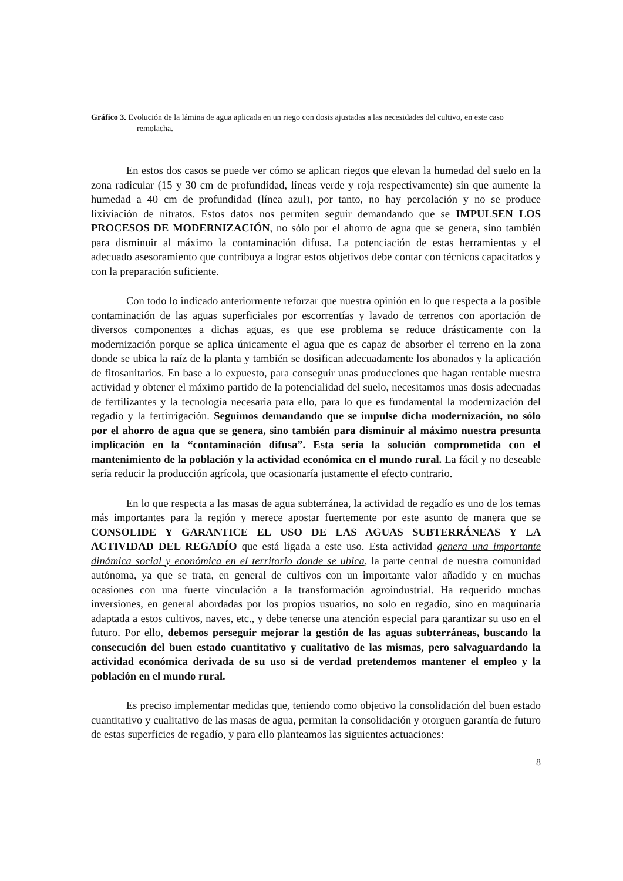Gráfico 3. Evolución de la lámina de agua aplicada en un riego con dosis ajustadas a las necesidades del cultivo, en este caso remolacha.
En estos dos casos se puede ver cómo se aplican riegos que elevan la humedad del suelo en la zona radicular (15 y 30 cm de profundidad, líneas verde y roja respectivamente) sin que aumente la humedad a 40 cm de profundidad (línea azul), por tanto, no hay percolación y no se produce lixiviación de nitratos. Estos datos nos permiten seguir demandando que se IMPULSEN LOS PROCESOS DE MODERNIZACIÓN, no sólo por el ahorro de agua que se genera, sino también para disminuir al máximo la contaminación difusa. La potenciación de estas herramientas y el adecuado asesoramiento que contribuya a lograr estos objetivos debe contar con técnicos capacitados y con la preparación suficiente.
Con todo lo indicado anteriormente reforzar que nuestra opinión en lo que respecta a la posible contaminación de las aguas superficiales por escorrentías y lavado de terrenos con aportación de diversos componentes a dichas aguas, es que ese problema se reduce drásticamente con la modernización porque se aplica únicamente el agua que es capaz de absorber el terreno en la zona donde se ubica la raíz de la planta y también se dosifican adecuadamente los abonados y la aplicación de fitosanitarios. En base a lo expuesto, para conseguir unas producciones que hagan rentable nuestra actividad y obtener el máximo partido de la potencialidad del suelo, necesitamos unas dosis adecuadas de fertilizantes y la tecnología necesaria para ello, para lo que es fundamental la modernización del regadío y la fertirrigación. Seguimos demandando que se impulse dicha modernización, no sólo por el ahorro de agua que se genera, sino también para disminuir al máximo nuestra presunta implicación en la “contaminación difusa”. Esta sería la solución comprometida con el mantenimiento de la población y la actividad económica en el mundo rural. La fácil y no deseable sería reducir la producción agrícola, que ocasionaría justamente el efecto contrario.
En lo que respecta a las masas de agua subterránea, la actividad de regadío es uno de los temas más importantes para la región y merece apostar fuertemente por este asunto de manera que se CONSOLIDE Y GARANTICE EL USO DE LAS AGUAS SUBTERRÁNEAS Y LA ACTIVIDAD DEL REGADÍO que está ligada a este uso. Esta actividad genera una importante dinámica social y económica en el territorio donde se ubica, la parte central de nuestra comunidad autónoma, ya que se trata, en general de cultivos con un importante valor añadido y en muchas ocasiones con una fuerte vinculación a la transformación agroindustrial. Ha requerido muchas inversiones, en general abordadas por los propios usuarios, no solo en regadío, sino en maquinaria adaptada a estos cultivos, naves, etc., y debe tenerse una atención especial para garantizar su uso en el futuro. Por ello, debemos perseguir mejorar la gestión de las aguas subterráneas, buscando la consecución del buen estado cuantitativo y cualitativo de las mismas, pero salvaguardando la actividad económica derivada de su uso si de verdad pretendemos mantener el empleo y la población en el mundo rural.
Es preciso implementar medidas que, teniendo como objetivo la consolidación del buen estado cuantitativo y cualitativo de las masas de agua, permitan la consolidación y otorguen garantía de futuro de estas superficies de regadío, y para ello planteamos las siguientes actuaciones:
8